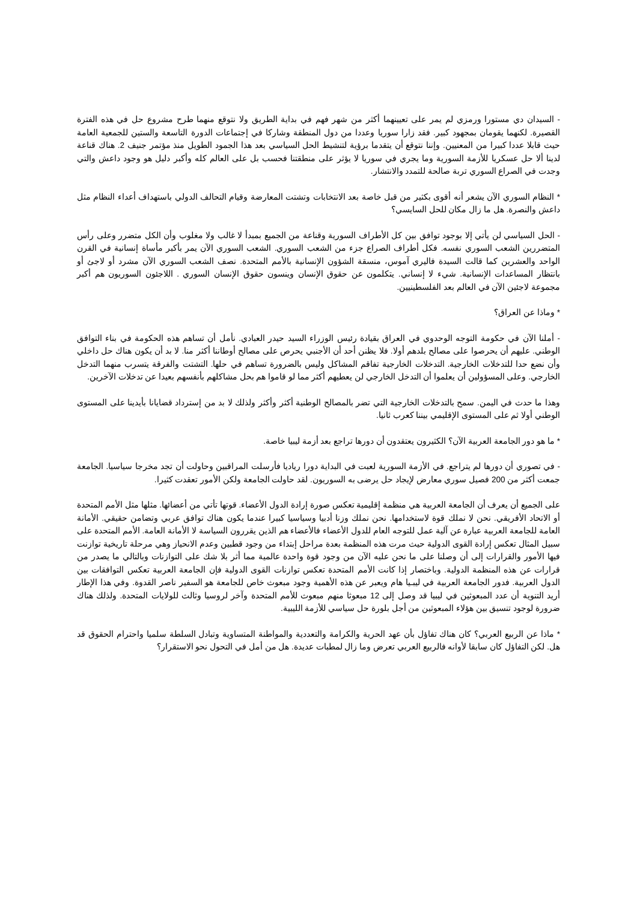- السيدان دي مستورا ورمزي لم يمر على تعيينهما أكثر من شهر فهم في بداية الطريق ولا نتوقع منهما طرح مشروع حل في هذه الفترة القصيرة. لكنهما يقومان بمجهود كبير. فقد زارا سوريا وعددا من دول المنطقة وشاركا في إجتماعات الدورة التاسعة والستين للجمعية العامة حيث قابلا عددا كبيرا من المعنيين. وإننا نتوقع أن يتقدما برؤية لتنشيط الحل السياسي بعد هذا الجمود الطويل منذ مؤتمر جنيف 2. هناك قناعة لدينا ألا حل عسكريا للأزمة السورية وما يجري في سوريا لا يؤثر على منطقتنا فحسب بل على العالم كله وأكبر دليل هو وجود داعش والتي وجدت في الصراع السوري تربة صالحة للتمدد والانتشار.
* النظام السوري الآن يشعر أنه أقوى بكثير من قبل خاصة بعد الانتخابات وتشتت المعارضة وقيام التحالف الدولي باستهداف أعداء النظام مثل داعش والنصرة. هل ما زال مكان للحل السايسي؟
- الحل السياسي لن يأتي إلا بوجود توافق بين كل الأطراف السورية وقناعة من الجميع بمبدأ لا غالب ولا مغلوب وأن الكل متضرر وعلى رأس المتضررين الشعب السوري نفسه. فكل أطراف الصراع جزء من الشعب السوري. الشعب السوري الآن يمر بأكبر مأساة إنسانية في القرن الواحد والعشرين كما قالت السيدة فاليري آموس، منسقة الشؤون الإنسانية بالأمم المتحدة. نصف الشعب السوري الآن مشرد أو لاجئ أو بانتظار المساعدات الإنسانية. شيء لا إنساني. يتكلمون عن حقوق الإنسان وينسون حقوق الإنسان السوري . اللاجئون السوريون هم أكبر مجموعة لاجئين الآن في العالم بعد الفلسطينيين.
* وماذا عن العراق؟
- أملنا الآن في حكومة التوجه الوحدوي في العراق بقيادة رئيس الوزراء السيد حيدر العبادي. نأمل أن تساهم هذه الحكومة في بناء التوافق الوطني. عليهم أن يحرصوا على مصالح بلدهم أولا. فلا يظنن أحد أن الأجنبي يحرص على مصالح أوطاننا أكثر منا. لا بد أن يكون هناك حل داخلي وأن نضع حدا للتدخلات الخارجية. التدخلات الخارجية تفاقم المشاكل وليس بالضرورة تساهم في حلها. التشتت والفرقة يتسرب منهما التدخل الخارجي. وعلى المسؤولين أن يعلموا أن التدخل الخارجي لن يعطيهم أكثر مما لو قاموا هم بحل مشاكلهم بأنفسهم بعيدا عن تدخلات الآخرين.
وهذا ما حدث في اليمن. سمح بالتدخلات الخارجية التي تضر بالمصالح الوطنية أكثر وأكثر ولذلك لا بد من إسترداد قضايانا بأيدينا على المستوى الوطني أولا ثم على المستوى الإقليمي بيننا كعرب ثانيا.
* ما هو دور الجامعة العربية الآن؟ الكثيرون يعتقدون أن دورها تراجع بعد أزمة ليبيا خاصة.
- في تصوري أن دورها لم يتراجع. في الأزمة السورية لعبت في البداية دورا رياديا فأرسلت المراقبين وحاولت أن تجد مخرجا سياسيا. الجامعة جمعت أكثر من 200 فصيل سوري معارض لإيجاد حل يرضى به السوريون. لقد حاولت الجامعة ولكن الأمور تعقدت كثيرا.
على الجميع أن يعرف أن الجامعة العربية هي منظمة إقليمية تعكس صورة إرادة الدول الأعضاء. قوتها تأتي من أعضائها. مثلها مثل الأمم المتحدة أو الاتحاد الأفريقي. نحن لا نملك قوة لاستخدامها. نحن نملك وزنا أدبيا وسياسيا كبيرا عندما يكون هناك توافق عربي وتضامن حقيقي. الأمانة العامة للجامعة العربية عبارة عن آلية عمل للتوجه العام للدول الأعضاء فالأعضاء هم الذين يقررون السياسة لا الأمانة العامة. الأمم المتحدة على سبيل المثال تعكس إرادة القوى الدولية حيث مرت هذه المنظمة بعدة مراحل إبتداء من وجود قطبين وعدم الانحياز وهي مرحلة تاريخية توازنت فيها الأمور والقرارات إلى أن وصلنا على ما نحن عليه الآن من وجود قوة واحدة عالمية مما أثر بلا شك على التوازنات وبالتالي ما يصدر من قرارات عن هذه المنظمة الدولية. وباختصار إذا كانت الأمم المتحدة تعكس توازنات القوى الدولية فإن الجامعة العربية تعكس التوافقات بين الدول العربية. فدور الجامعة العربية في ليبـيا هام ويعبر عن هذه الأهمية وجود مبعوث خاص للجامعة هو السفير ناصر القدوة. وفي هذا الإطار أريد التنوية أن عدد المبعوثين في ليبيا قد وصل إلى 12 مبعوثا منهم مبعوث للأمم المتحدة وآخر لروسيا وثالث للولايات المتحدة. ولذلك هناك ضرورة لوجود تنسيق بين هؤلاء المبعوثين من أجل بلورة حل سياسي للأزمة الليبية.
* ماذا عن الربيع العربي؟ كان هناك تفاؤل بأن عهد الحرية والكرامة والتعددية والمواطنة المتساوية وتبادل السلطة سلميا واحترام الحقوق قد هل. لكن التفاؤل كان سابقا لأوانه فالربيع العربي تعرض وما زال لمطبات عديدة. هل من أمل في التحول نحو الاستقرار؟